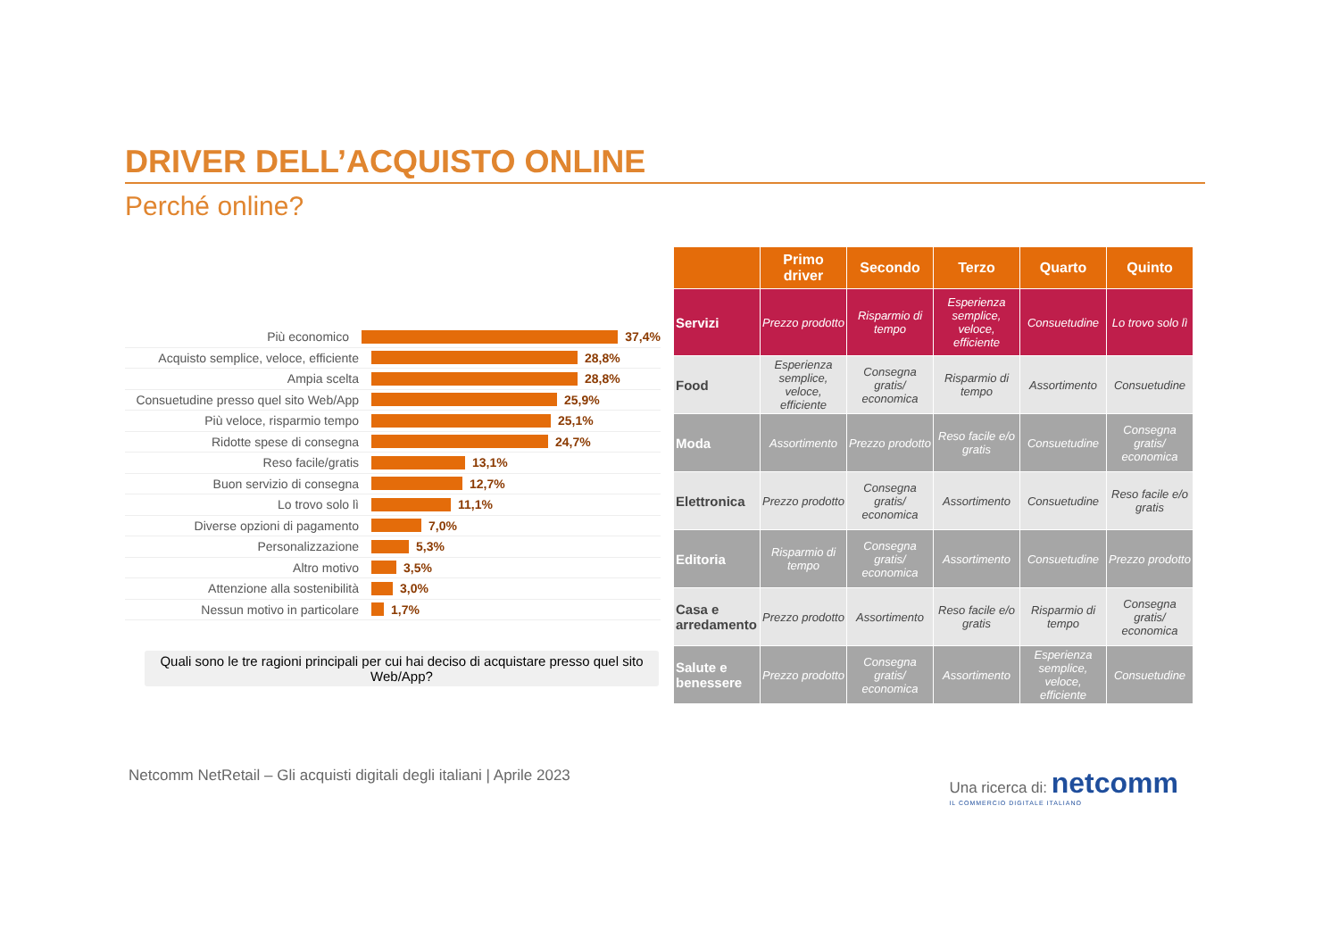DRIVER DELL’ACQUISTO ONLINE
Perché online?
Più economico 37,4%
Acquisto semplice, veloce, efficiente 28,8%
Ampia scelta 28,8%
Consuetudine presso quel sito Web/App 25,9%
Più veloce, risparmio tempo 25,1%
Ridotte spese di consegna 24,7%
Reso facile/gratis 13,1%
Buon servizio di consegna 12,7%
Lo trovo solo lì 11,1%
Diverse opzioni di pagamento 7,0%
Personalizzazione 5,3%
Altro motivo 3,5%
Attenzione alla sostenibilità 3,0%
Nessun motivo in particolare 1,7%
Quali sono le tre ragioni principali per cui hai deciso di acquistare presso quel sito Web/App?
| | Primo driver | Secondo | Terzo | Quarto | Quinto |
| --- | --- | --- | --- | --- | --- |
| Servizi | Prezzo prodotto | Risparmio di tempo | Esperienza semplice, veloce, efficiente | Consuetudine | Lo trovo solo lì |
| Food | Esperienza semplice, veloce, efficiente | Consegna gratis/ economica | Risparmio di tempo | Assortimento | Consuetudine |
| Moda | Assortimento | Prezzo prodotto | Reso facile e/o gratis | Consuetudine | Consegna gratis/ economica |
| Elettronica | Prezzo prodotto | Consegna gratis/ economica | Assortimento | Consuetudine | Reso facile e/o gratis |
| Editoria | Risparmio di tempo | Consegna gratis/ economica | Assortimento | Consuetudine | Prezzo prodotto |
| Casa e arredamento | Prezzo prodotto | Assortimento | Reso facile e/o gratis | Risparmio di tempo | Consegna gratis/ economica |
| Salute e benessere | Prezzo prodotto | Consegna gratis/ economica | Assortimento | Esperienza semplice, veloce, efficiente | Consuetudine |
Netcomm NetRetail – Gli acquisti digitali degli italiani | Aprile 2023 Una ricerca di: netcomm
IL COMMERCIO DIGITALE ITALIANO